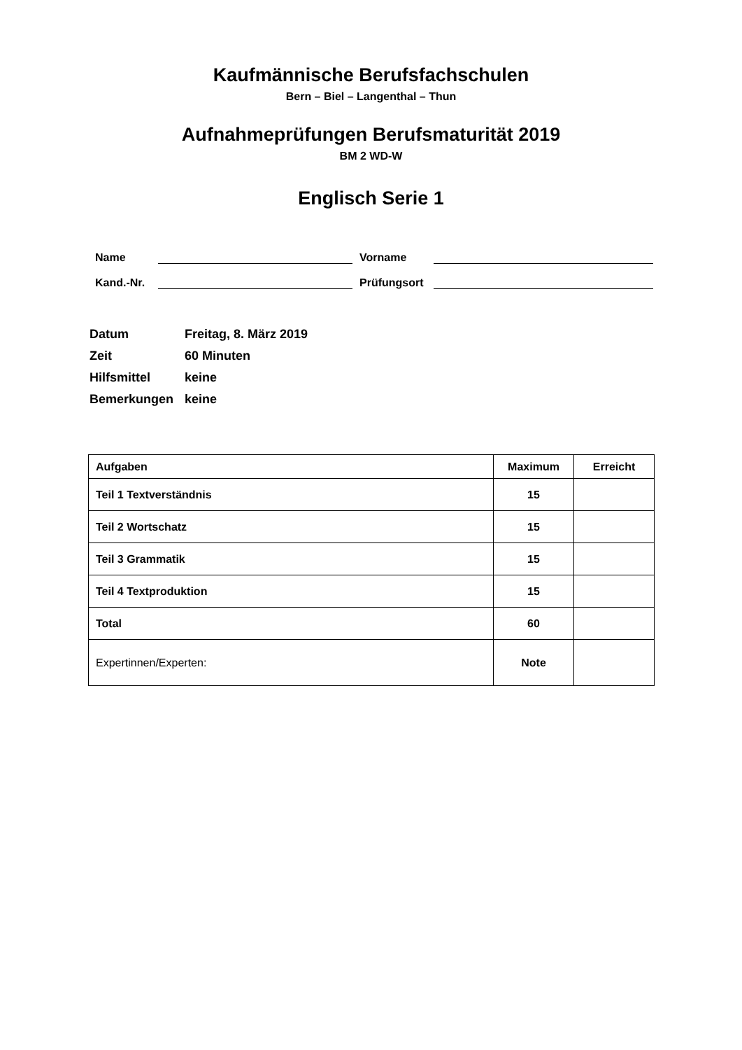Kaufmännische Berufsfachschulen
Bern – Biel – Langenthal – Thun
Aufnahmeprüfungen Berufsmaturität 2019
BM 2 WD-W
Englisch Serie 1
Name Vorname
Kand.-Nr. Prüfungsort
| Datum | Freitag, 8. März 2019 |
| Zeit | 60 Minuten |
| Hilfsmittel | keine |
| Bemerkungen | keine |
| Aufgaben | Maximum | Erreicht |
| --- | --- | --- |
| Teil 1 Textverständnis | 15 | |
| Teil 2 Wortschatz | 15 | |
| Teil 3 Grammatik | 15 | |
| Teil 4 Textproduktion | 15 | |
| Total | 60 | |
| Expertinnen/Experten: | Note | |